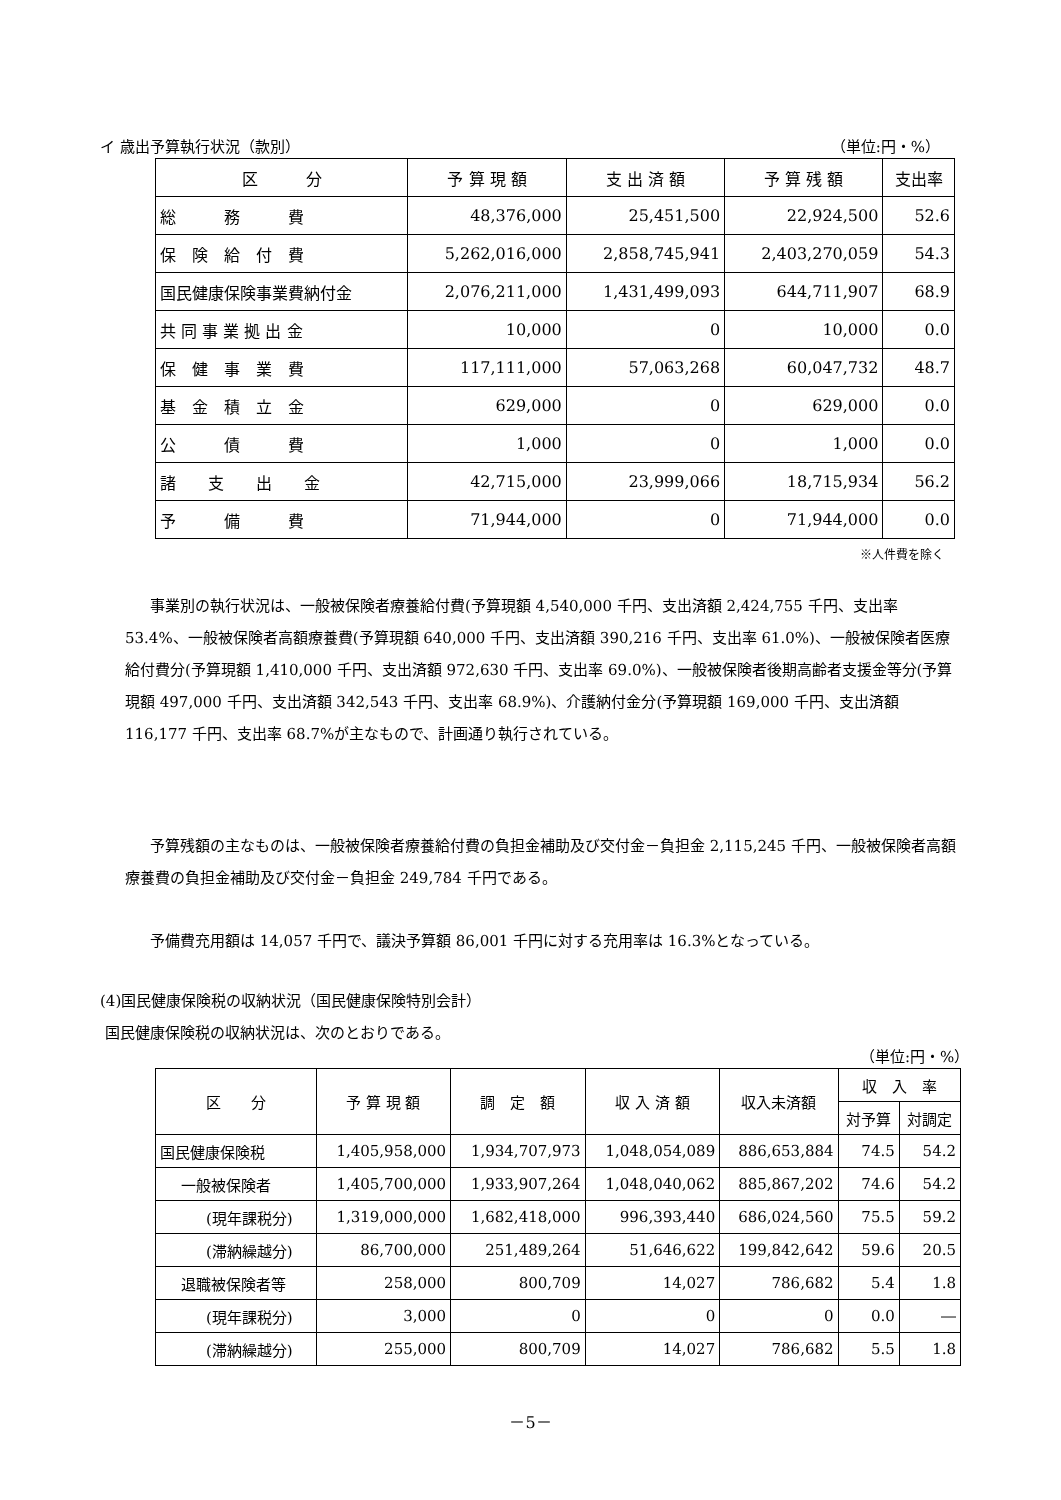イ 歳出予算執行状況（款別） （単位:円・%）
| 区 分 | 予 算 現 額 | 支 出 済 額 | 予 算 残 額 | 支出率 |
| --- | --- | --- | --- | --- |
| 総 務 費 | 48,376,000 | 25,451,500 | 22,924,500 | 52.6 |
| 保 険 給 付 費 | 5,262,016,000 | 2,858,745,941 | 2,403,270,059 | 54.3 |
| 国民健康保険事業費納付金 | 2,076,211,000 | 1,431,499,093 | 644,711,907 | 68.9 |
| 共 同 事 業 拠 出 金 | 10,000 | 0 | 10,000 | 0.0 |
| 保 健 事 業 費 | 117,111,000 | 57,063,268 | 60,047,732 | 48.7 |
| 基 金 積 立 金 | 629,000 | 0 | 629,000 | 0.0 |
| 公 債 費 | 1,000 | 0 | 1,000 | 0.0 |
| 諸 支 出 金 | 42,715,000 | 23,999,066 | 18,715,934 | 56.2 |
| 予 備 費 | 71,944,000 | 0 | 71,944,000 | 0.0 |
※人件費を除く
事業別の執行状況は、一般被保険者療養給付費(予算現額 4,540,000 千円、支出済額 2,424,755 千円、支出率 53.4%、一般被保険者高額療養費(予算現額 640,000 千円、支出済額 390,216 千円、支出率 61.0%)、一般被保険者医療給付費分(予算現額 1,410,000 千円、支出済額 972,630 千円、支出率 69.0%)、一般被保険者後期高齢者支援金等分(予算現額 497,000 千円、支出済額 342,543 千円、支出率 68.9%)、介護納付金分(予算現額 169,000 千円、支出済額 116,177 千円、支出率 68.7%が主なもので、計画通り執行されている。
予算残額の主なものは、一般被保険者療養給付費の負担金補助及び交付金－負担金 2,115,245 千円、一般被保険者高額療養費の負担金補助及び交付金－負担金 249,784 千円である。
予備費充用額は 14,057 千円で、議決予算額 86,001 千円に対する充用率は 16.3%となっている。
(4)国民健康保険税の収納状況（国民健康保険特別会計）
国民健康保険税の収納状況は、次のとおりである。
（単位:円・%）
| 区 分 | 予 算 現 額 | 調 定 額 | 収 入 済 額 | 収入未済額 | 収 入 率 | |
| --- | --- | --- | --- | --- | --- | --- |
| | | | | | 対予算 | 対調定 |
| 国民健康保険税 | 1,405,958,000 | 1,934,707,973 | 1,048,054,089 | 886,653,884 | 74.5 | 54.2 |
| 一般被保険者 | 1,405,700,000 | 1,933,907,264 | 1,048,040,062 | 885,867,202 | 74.6 | 54.2 |
| (現年課税分) | 1,319,000,000 | 1,682,418,000 | 996,393,440 | 686,024,560 | 75.5 | 59.2 |
| (滞納繰越分) | 86,700,000 | 251,489,264 | 51,646,622 | 199,842,642 | 59.6 | 20.5 |
| 退職被保険者等 | 258,000 | 800,709 | 14,027 | 786,682 | 5.4 | 1.8 |
| (現年課税分) | 3,000 | 0 | 0 | 0 | 0.0 | ― |
| (滞納繰越分) | 255,000 | 800,709 | 14,027 | 786,682 | 5.5 | 1.8 |
－5－